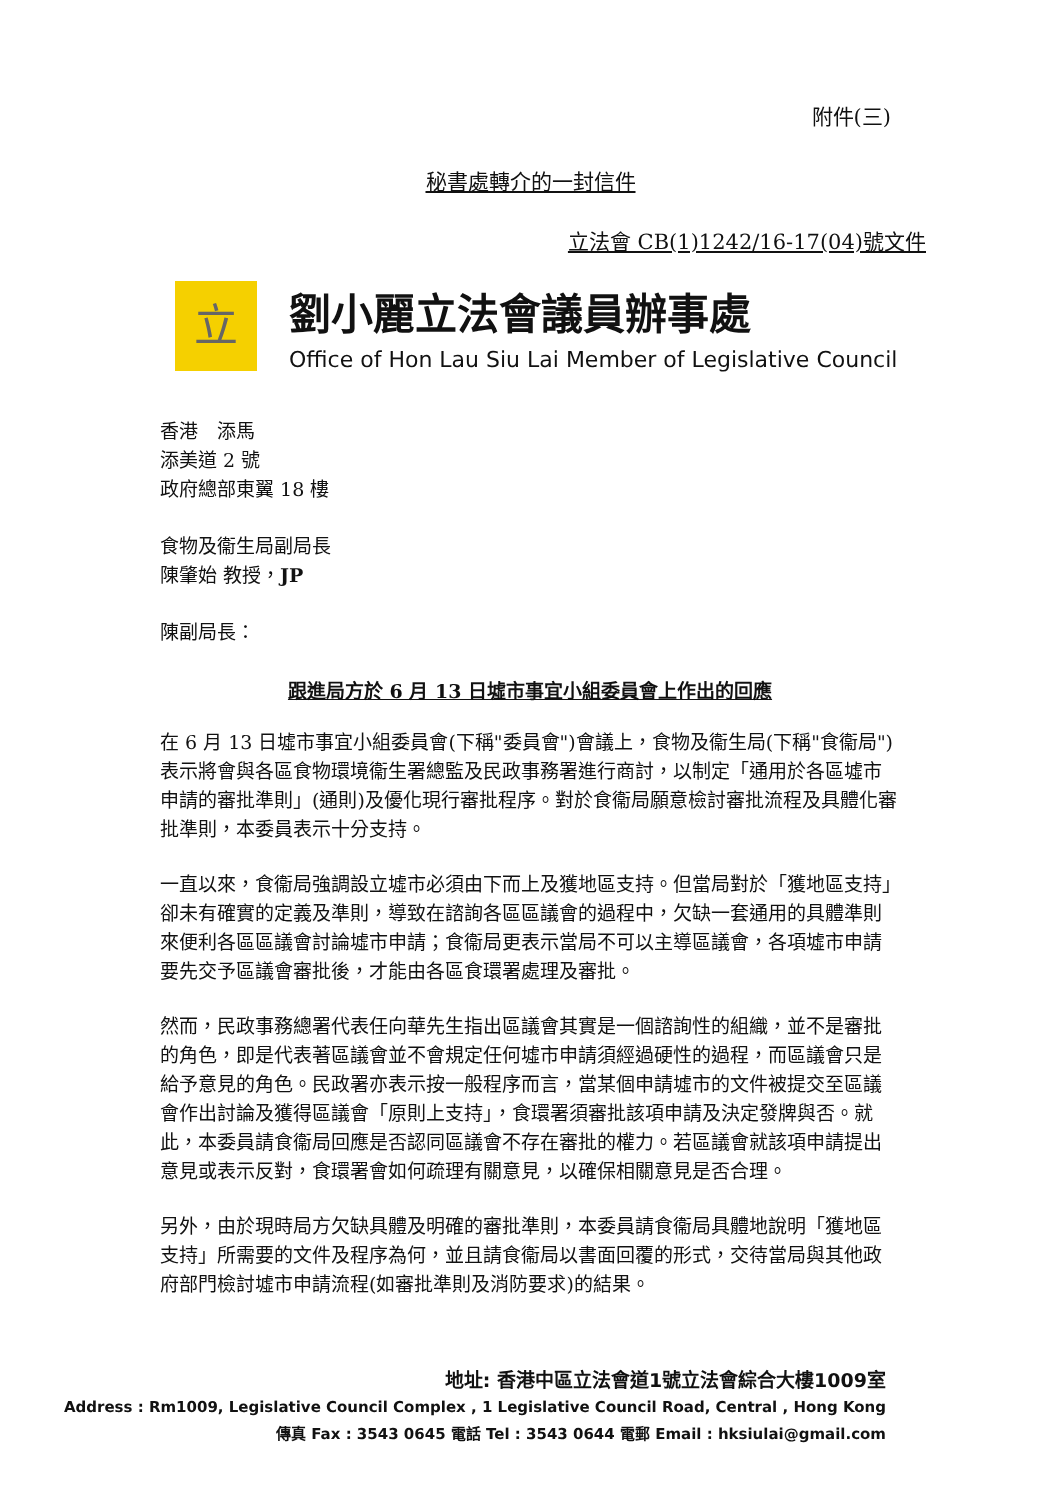附件(三)
秘書處轉介的一封信件
立法會 CB(1)1242/16-17(04)號文件
立
劉小麗立法會議員辦事處
Office of Hon Lau Siu Lai Member of Legislative Council
香港　添馬
添美道 2 號
政府總部東翼 18 樓
食物及衞生局副局長
陳肇始 教授，JP
陳副局長：
跟進局方於 6 月 13 日墟市事宜小組委員會上作出的回應
在 6 月 13 日墟市事宜小組委員會(下稱"委員會")會議上，食物及衞生局(下稱"食衞局")表示將會與各區食物環境衞生署總監及民政事務署進行商討，以制定「通用於各區墟市申請的審批準則」(通則)及優化現行審批程序。對於食衞局願意檢討審批流程及具體化審批準則，本委員表示十分支持。
一直以來，食衞局強調設立墟市必須由下而上及獲地區支持。但當局對於「獲地區支持」卻未有確實的定義及準則，導致在諮詢各區區議會的過程中，欠缺一套通用的具體準則來便利各區區議會討論墟市申請；食衞局更表示當局不可以主導區議會，各項墟市申請要先交予區議會審批後，才能由各區食環署處理及審批。
然而，民政事務總署代表任向華先生指出區議會其實是一個諮詢性的組織，並不是審批的角色，即是代表著區議會並不會規定任何墟市申請須經過硬性的過程，而區議會只是給予意見的角色。民政署亦表示按一般程序而言，當某個申請墟市的文件被提交至區議會作出討論及獲得區議會「原則上支持」，食環署須審批該項申請及決定發牌與否。就此，本委員請食衞局回應是否認同區議會不存在審批的權力。若區議會就該項申請提出意見或表示反對，食環署會如何疏理有關意見，以確保相關意見是否合理。
另外，由於現時局方欠缺具體及明確的審批準則，本委員請食衞局具體地說明「獲地區支持」所需要的文件及程序為何，並且請食衞局以書面回覆的形式，交待當局與其他政府部門檢討墟市申請流程(如審批準則及消防要求)的結果。
地址: 香港中區立法會道1號立法會綜合大樓1009室
Address : Rm1009, Legislative Council Complex , 1 Legislative Council Road, Central , Hong Kong
傳真 Fax : 3543 0645 電話 Tel : 3543 0644 電郵 Email : hksiulai@gmail.com